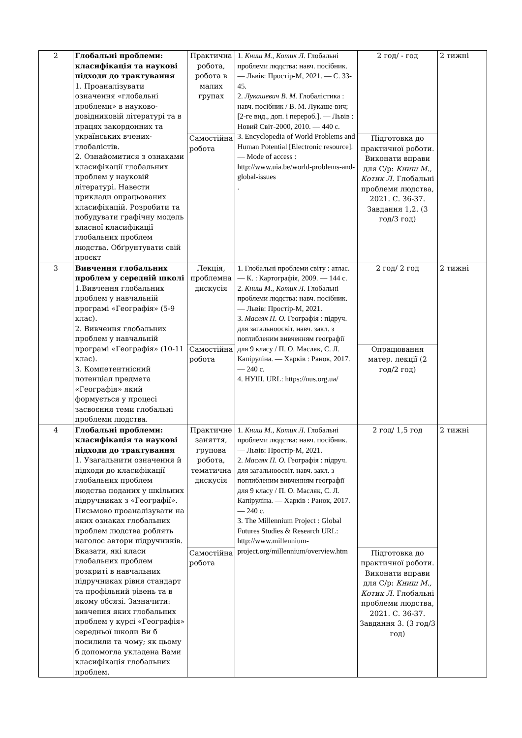| 2 | Глобальні проблеми: класифікація та наукові підходи до трактування 1. Проаналізувати означення «глобальні проблеми» в науково-довідниковій літературі та в працях закордонних та українських вчених-глобалістів. 2. Ознайомитися з ознаками класифікації глобальних проблем у науковій літературі. Навести приклади опрацьованих класифікацій. Розробити та побудувати графічну модель власної класифікації глобальних проблем людства. Обґрунтувати свій проєкт | Практична робота, робота в малих групах | 1. Книш М., Котик Л. Глобальні проблеми людства: навч. посібник. — Львів: Простір-М, 2021. — С. 33-45. 2. Лукашевич В. М. Глобалістика : навч. посібник / В. М. Лукаше-вич; [2-ге вид., доп. і перероб.]. — Львів : Новий Світ-2000, 2010. — 440 с. 3. Encyclopedia of World Problems and Human Potential [Electronic resource]. — Mode of access : http://www.uia.be/world-problems-and-global-issues . | 2 год/ - год | 2 тижні |
| | | Самостійна робота | | Підготовка до практичної роботи. Виконати вправи для С/р: Книш М., Котик Л. Глобальні проблеми людства, 2021. С. 36-37. Завдання 1,2. (3 год/3 год) | |
| 3 | Вивчення глобальних проблем у середній школі 1.Вивчення глобальних проблем у навчальній програмі «Географія» (5-9 клас). 2. Вивчення глобальних проблем у навчальній програмі «Географія» (10-11 клас). 3. Компетентнісний потенціал предмета «Географія» який формується у процесі засвоєння теми глобальні проблеми людства. | Лекція, проблемна дискусія | 1. Глобальні проблеми світу : атлас. — К. : Картографія, 2009. — 144 с. 2. Книш М., Котик Л. Глобальні проблеми людства: навч. посібник. — Львів: Простір-М, 2021. 3. Масляк П. О. Географія : підруч. для загальноосвіт. навч. закл. з поглибленим вивченням географії для 9 класу / П. О. Масляк, С. Л. Капіруліна. — Харків : Ранок, 2017. — 240 с. 4. НУШ. URL: https://nus.org.ua/ | 2 год/ 2 год | 2 тижні |
| | | Самостійна робота | | Опрацювання матер. лекції (2 год/2 год) | |
| 4 | Глобальні проблеми: класифікація та наукові підходи до трактування 1. Узагальнити означення й підходи до класифікації глобальних проблем людства поданих у шкільних підручниках з «Географії». Письмово проаналізувати на яких ознаках глобальних проблем людства роблять наголос автори підручників. Вказати, які класи глобальних проблем розкриті в навчальних підручниках рівня стандарт та профільний рівень та в якому обсязі. Зазначити: вивчення яких глобальних проблем у курсі «Географія» середньої школи Ви б посилили та чому; як цьому б допомогла укладена Вами класифікація глобальних проблем. | Практичне заняття, групова робота, тематична дискусія | 1. Книш М., Котик Л. Глобальні проблеми людства: навч. посібник. — Львів: Простір-М, 2021. 2. Масляк П. О. Географія : підруч. для загальноосвіт. навч. закл. з поглибленим вивченням географії для 9 класу / П. О. Масляк, С. Л. Капіруліна. — Харків : Ранок, 2017. — 240 с. 3. The Millennium Project : Global Futures Studies & Research URL: http://www.millennium-project.org/millennium/overview.htm | 2 год/ 1,5 год | 2 тижні |
| | | Самостійна робота | | Підготовка до практичної роботи. Виконати вправи для С/р: Книш М., Котик Л. Глобальні проблеми людства, 2021. С. 36-37. Завдання 3. (3 год/3 год) | |